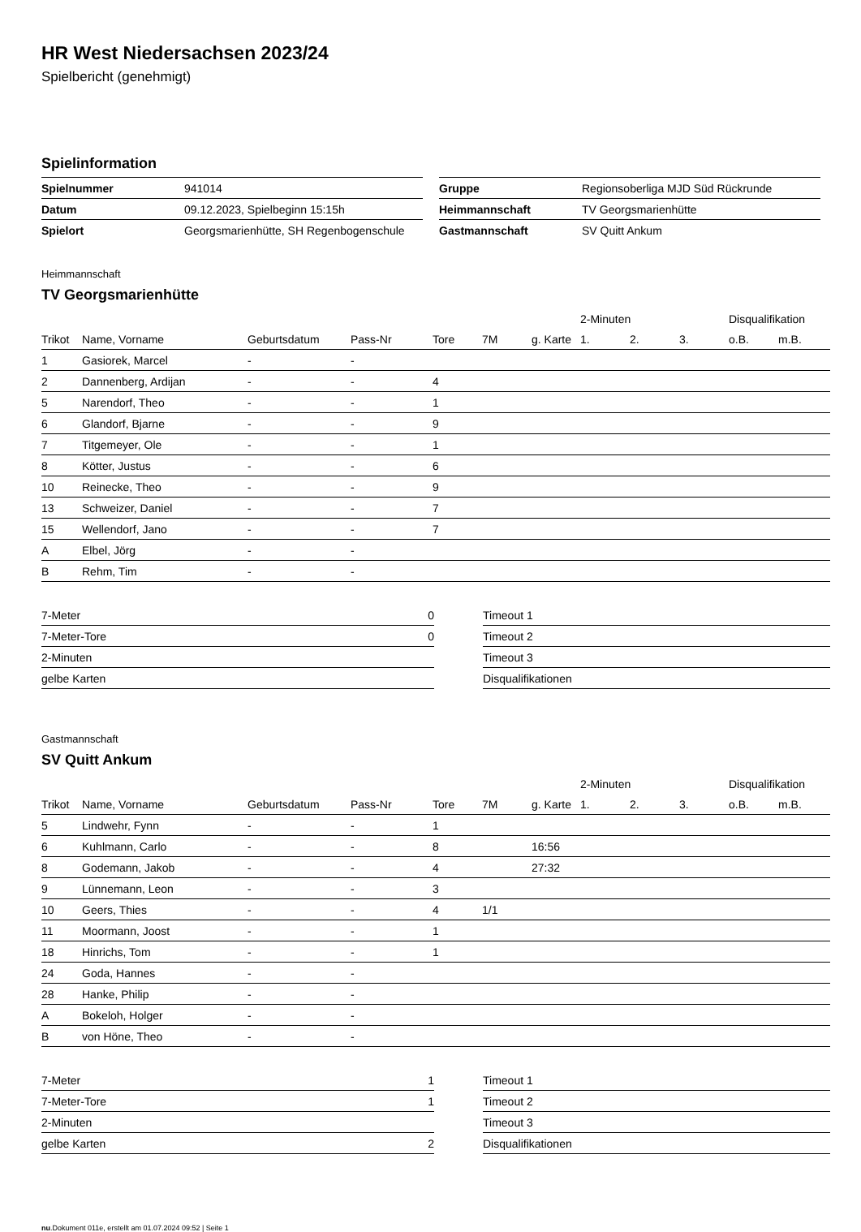HR West Niedersachsen 2023/24
Spielbericht (genehmigt)
Spielinformation
| Spielnummer | 941014 |
| Datum | 09.12.2023, Spielbeginn 15:15h |
| Spielort | Georgsmarienhütte, SH Regenbogenschule |
| Gruppe | Regionsoberliga MJD Süd Rückrunde |
| Heimmannschaft | TV Georgsmarienhütte |
| Gastmannschaft | SV Quitt Ankum |
Heimmannschaft
TV Georgsmarienhütte
| | | | | | | | 2-Minuten | | | Disqualifikation | |
| --- | --- | --- | --- | --- | --- | --- | --- | --- | --- | --- | --- |
| Trikot | Name, Vorname | Geburtsdatum | Pass-Nr | Tore | 7M | g. Karte | 1. | 2. | 3. | o.B. | m.B. |
| 1 | Gasiorek, Marcel | - | - | | | | | | | | |
| 2 | Dannenberg, Ardijan | - | - | 4 | | | | | | | |
| 5 | Narendorf, Theo | - | - | 1 | | | | | | | |
| 6 | Glandorf, Bjarne | - | - | 9 | | | | | | | |
| 7 | Titgemeyer, Ole | - | - | 1 | | | | | | | |
| 8 | Kötter, Justus | - | - | 6 | | | | | | | |
| 10 | Reinecke, Theo | - | - | 9 | | | | | | | |
| 13 | Schweizer, Daniel | - | - | 7 | | | | | | | |
| 15 | Wellendorf, Jano | - | - | 7 | | | | | | | |
| A | Elbel, Jörg | - | - | | | | | | | | |
| B | Rehm, Tim | - | - | | | | | | | | |
| 7-Meter | 0 |
| 7-Meter-Tore | 0 |
| 2-Minuten | |
| gelbe Karten | |
| Timeout 1 |
| Timeout 2 |
| Timeout 3 |
| Disqualifikationen |
Gastmannschaft
SV Quitt Ankum
| | | | | | | | 2-Minuten | | | Disqualifikation | |
| --- | --- | --- | --- | --- | --- | --- | --- | --- | --- | --- | --- |
| Trikot | Name, Vorname | Geburtsdatum | Pass-Nr | Tore | 7M | g. Karte | 1. | 2. | 3. | o.B. | m.B. |
| 5 | Lindwehr, Fynn | - | - | 1 | | | | | | | |
| 6 | Kuhlmann, Carlo | - | - | 8 | | 16:56 | | | | | |
| 8 | Godemann, Jakob | - | - | 4 | | 27:32 | | | | | |
| 9 | Lünnemann, Leon | - | - | 3 | | | | | | | |
| 10 | Geers, Thies | - | - | 4 | 1/1 | | | | | | |
| 11 | Moormann, Joost | - | - | 1 | | | | | | | |
| 18 | Hinrichs, Tom | - | - | 1 | | | | | | | |
| 24 | Goda, Hannes | - | - | | | | | | | | |
| 28 | Hanke, Philip | - | - | | | | | | | | |
| A | Bokeloh, Holger | - | - | | | | | | | | |
| B | von Höne, Theo | - | - | | | | | | | | |
| 7-Meter | 1 |
| 7-Meter-Tore | 1 |
| 2-Minuten | |
| gelbe Karten | 2 |
| Timeout 1 |
| Timeout 2 |
| Timeout 3 |
| Disqualifikationen |
nu.Dokument 011e, erstellt am 01.07.2024 09:52 | Seite 1